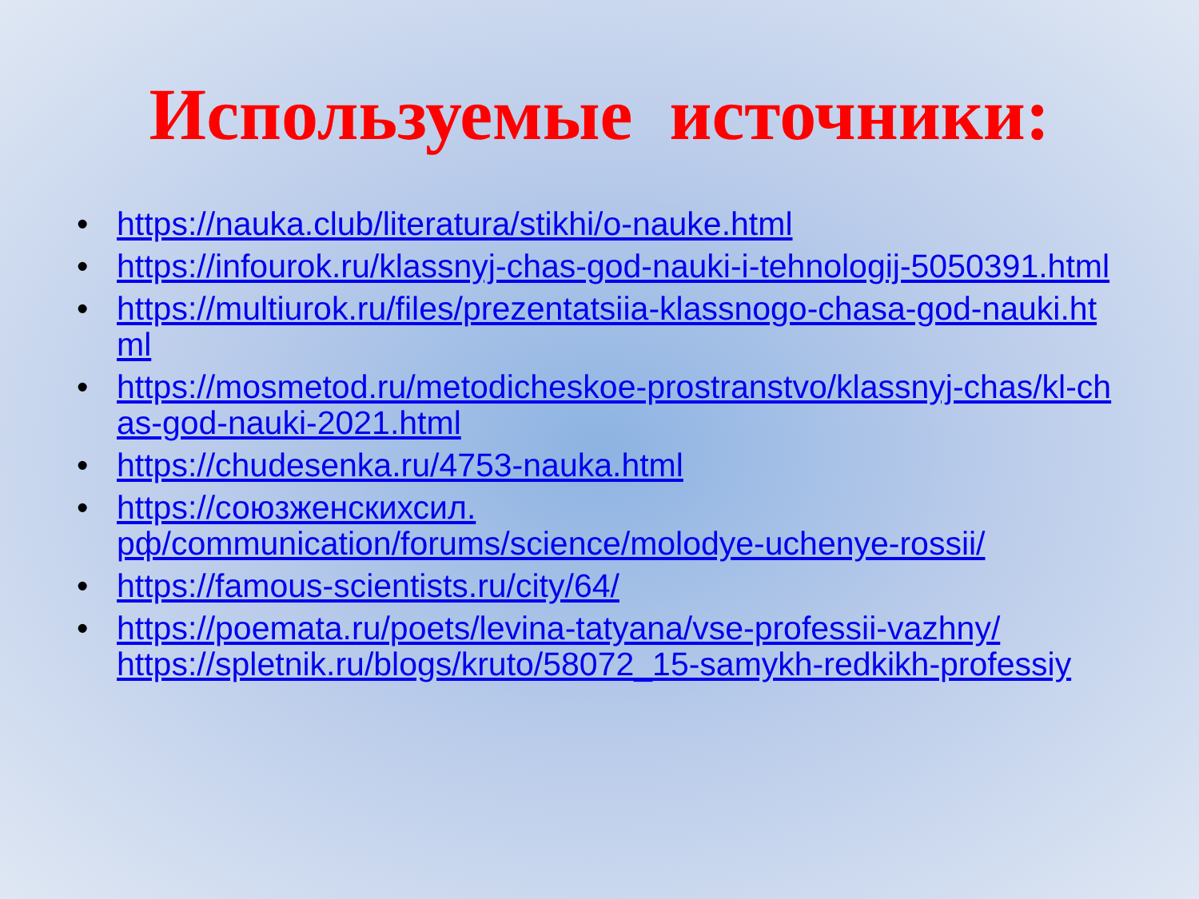Используемые источники:
• https://nauka.club/literatura/stikhi/o-nauke.html
• https://infourok.ru/klassnyj-chas-god-nauki-i-tehnologij-5050391.html
• https://multiurok.ru/files/prezentatsiia-klassnogo-chasa-god-nauki.html
• https://mosmetod.ru/metodicheskoe-prostranstvo/klassnyj-chas/kl-chas-god-nauki-2021.html
• https://chudesenka.ru/4753-nauka.html
• https://союзженскихсил.
рф/communication/forums/science/molodye-uchenye-rossii/
• https://famous-scientists.ru/city/64/
• https://poemata.ru/poets/levina-tatyana/vse-professii-vazhny/
https://spletnik.ru/blogs/kruto/58072_15-samykh-redkikh-professiy